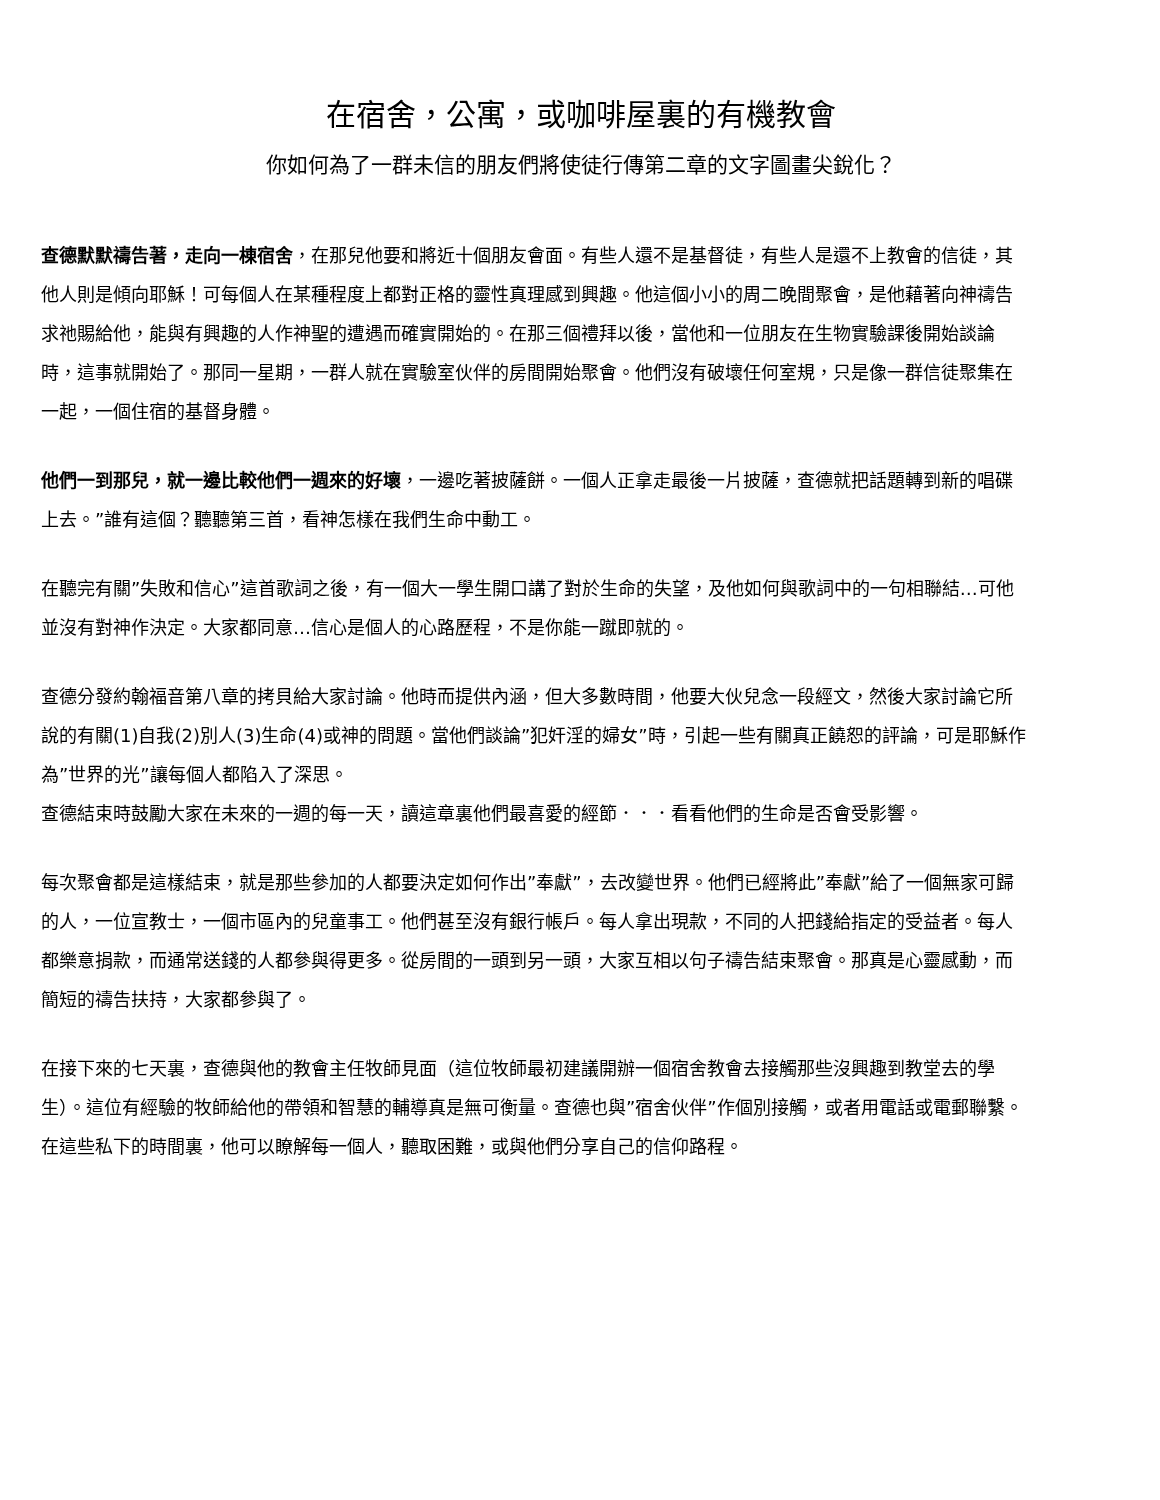在宿舍，公寓，或咖啡屋裏的有機教會
你如何為了一群未信的朋友們將使徒行傳第二章的文字圖畫尖銳化？
查德默默禱告著，走向一棟宿舍，在那兒他要和將近十個朋友會面。有些人還不是基督徒，有些人是還不上教會的信徒，其他人則是傾向耶穌！可每個人在某種程度上都對正格的靈性真理感到興趣。他這個小小的周二晚間聚會，是他藉著向神禱告求祂賜給他，能與有興趣的人作神聖的遭遇而確實開始的。在那三個禮拜以後，當他和一位朋友在生物實驗課後開始談論時，這事就開始了。那同一星期，一群人就在實驗室伙伴的房間開始聚會。他們沒有破壞任何室規，只是像一群信徒聚集在一起，一個住宿的基督身體。
他們一到那兒，就一邊比較他們一週來的好壞，一邊吃著披薩餅。一個人正拿走最後一片披薩，查德就把話題轉到新的唱碟上去。”誰有這個？聽聽第三首，看神怎樣在我們生命中動工。
在聽完有關”失敗和信心”這首歌詞之後，有一個大一學生開口講了對於生命的失望，及他如何與歌詞中的一句相聯結…可他並沒有對神作決定。大家都同意…信心是個人的心路歷程，不是你能一蹴即就的。
查德分發約翰福音第八章的拷貝給大家討論。他時而提供內涵，但大多數時間，他要大伙兒念一段經文，然後大家討論它所說的有關(1)自我(2)別人(3)生命(4)或神的問題。當他們談論”犯奸淫的婦女”時，引起一些有關真正饒恕的評論，可是耶穌作為”世界的光”讓每個人都陷入了深思。
查德結束時鼓勵大家在未來的一週的每一天，讀這章裏他們最喜愛的經節．．．看看他們的生命是否會受影響。
每次聚會都是這樣結束，就是那些參加的人都要決定如何作出”奉獻”，去改變世界。他們已經將此”奉獻”給了一個無家可歸的人，一位宣教士，一個市區內的兒童事工。他們甚至沒有銀行帳戶。每人拿出現款，不同的人把錢給指定的受益者。每人都樂意捐款，而通常送錢的人都參與得更多。從房間的一頭到另一頭，大家互相以句子禱告結束聚會。那真是心靈感動，而簡短的禱告扶持，大家都參與了。
在接下來的七天裏，查德與他的教會主任牧師見面（這位牧師最初建議開辦一個宿舍教會去接觸那些沒興趣到教堂去的學生）。這位有經驗的牧師給他的帶領和智慧的輔導真是無可衡量。查德也與”宿舍伙伴”作個別接觸，或者用電話或電郵聯繫。在這些私下的時間裏，他可以瞭解每一個人，聽取困難，或與他們分享自己的信仰路程。